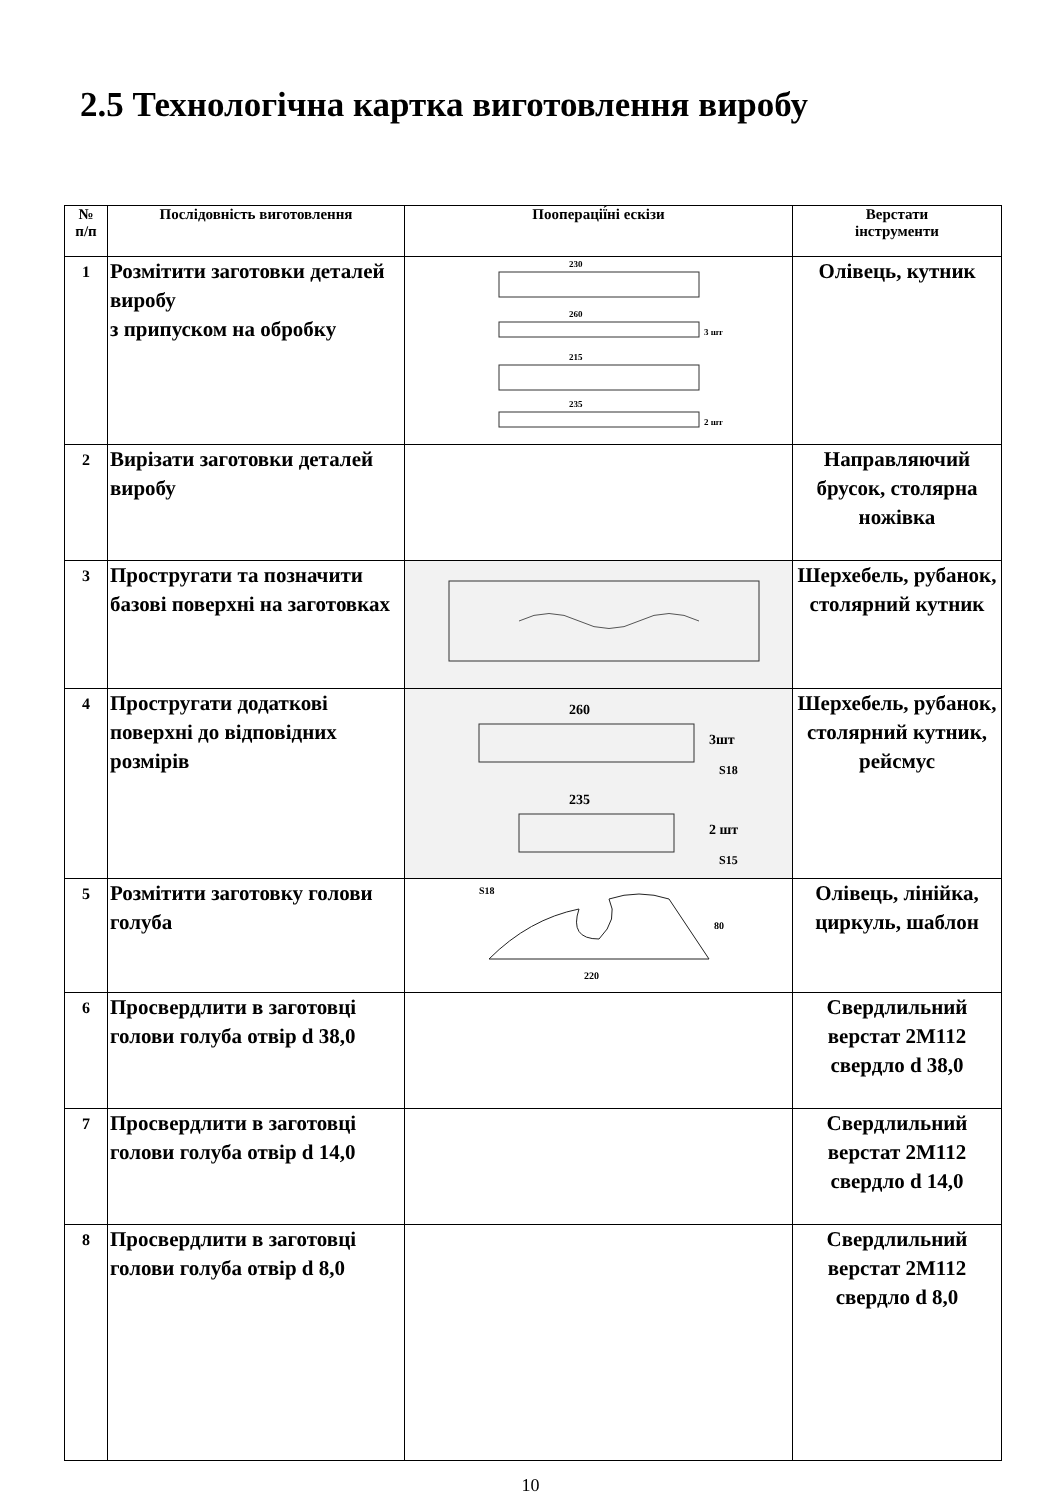2.5 Технологічна картка виготовлення виробу
| № п/п | Послідовність виготовлення | Пооперації́ні ескізи | Верстати інструменти |
| --- | --- | --- | --- |
| 1 | Розмітити заготовки деталей виробу з припуском на обробку | 230 260 215 235 3 шт 2 шт | Олівець, кутник |
| 2 | Вирізати заготовки деталей виробу | | Направляючий брусок, столярна ножівка |
| 3 | Простругати та позначити базові поверхні на заготовках | | Шерхебель, рубанок, столярний кутник |
| 4 | Простругати додаткові поверхні до відповідних розмірів | 260 235 3шт 2 шт S18 S15 | Шерхебель, рубанок, столярний кутник, рейсмус |
| 5 | Розмітити заготовку голови голуба | S18 220 80 | Олівець, лінійка, циркуль, шаблон |
| 6 | Просвердлити в заготовці голови голуба отвір d 38,0 | | Свердлильний верстат 2М112 свердло d 38,0 |
| 7 | Просвердлити в заготовці голови голуба отвір d 14,0 | | Свердлильний верстат 2М112 свердло d 14,0 |
| 8 | Просвердлити в заготовці голови голуба отвір d 8,0 | | Свердлильний верстат 2М112 свердло d 8,0 |
10